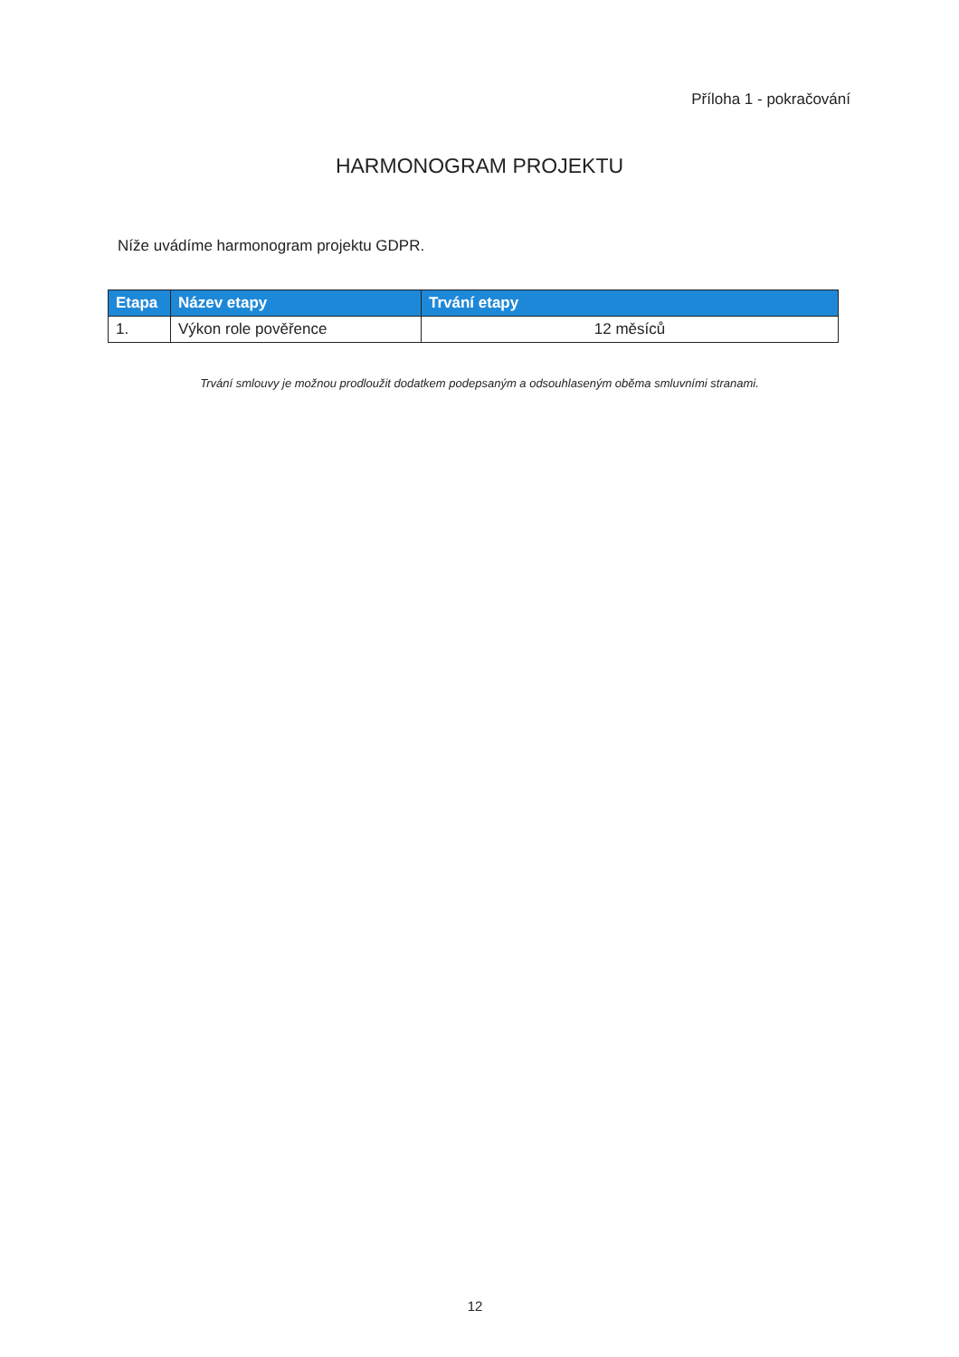Příloha 1 - pokračování
HARMONOGRAM PROJEKTU
Níže uvádíme harmonogram projektu GDPR.
| Etapa | Název etapy | Trvání etapy |
| --- | --- | --- |
| 1. | Výkon role pověřence | 12 měsíců |
Trvání smlouvy je možnou prodloužit dodatkem podepsaným a odsouhlaseným oběma smluvními stranami.
12